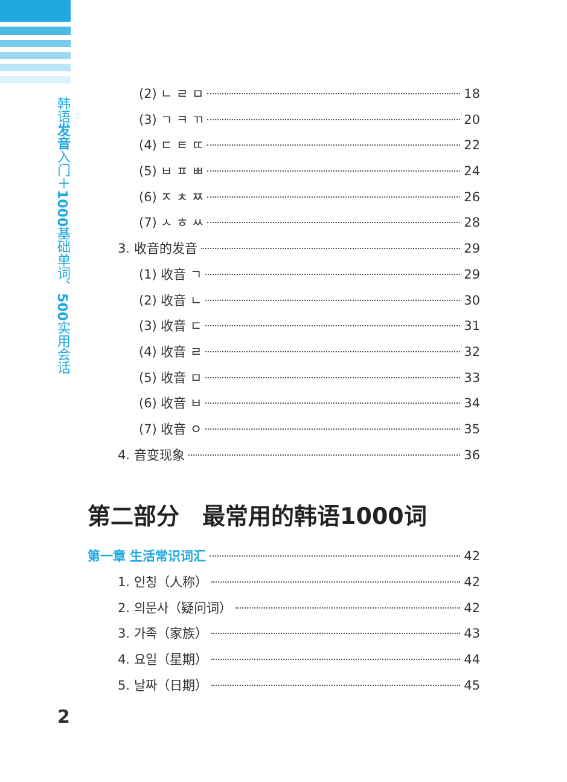韩语发音入门＋1000基础单词、500实用会话
(2) ㄴ ㄹ ㅁ 18
(3) ㄱ ㅋ ㄲ 20
(4) ㄷ ㅌ ㄸ 22
(5) ㅂ ㅍ ㅃ 24
(6) ㅈ ㅊ ㅉ 26
(7) ㅅ ㅎ ㅆ 28
3. 收音的发音 29
(1) 收音 ㄱ 29
(2) 收音 ㄴ 30
(3) 收音 ㄷ 31
(4) 收音 ㄹ 32
(5) 收音 ㅁ 33
(6) 收音 ㅂ 34
(7) 收音 ㅇ 35
4. 音变现象 36
第二部分　最常用的韩语1000词
第一章 生活常识词汇 42
1. 인칭（人称） 42
2. 의문사（疑问词） 42
3. 가족（家族） 43
4. 요일（星期） 44
5. 날짜（日期） 45
2